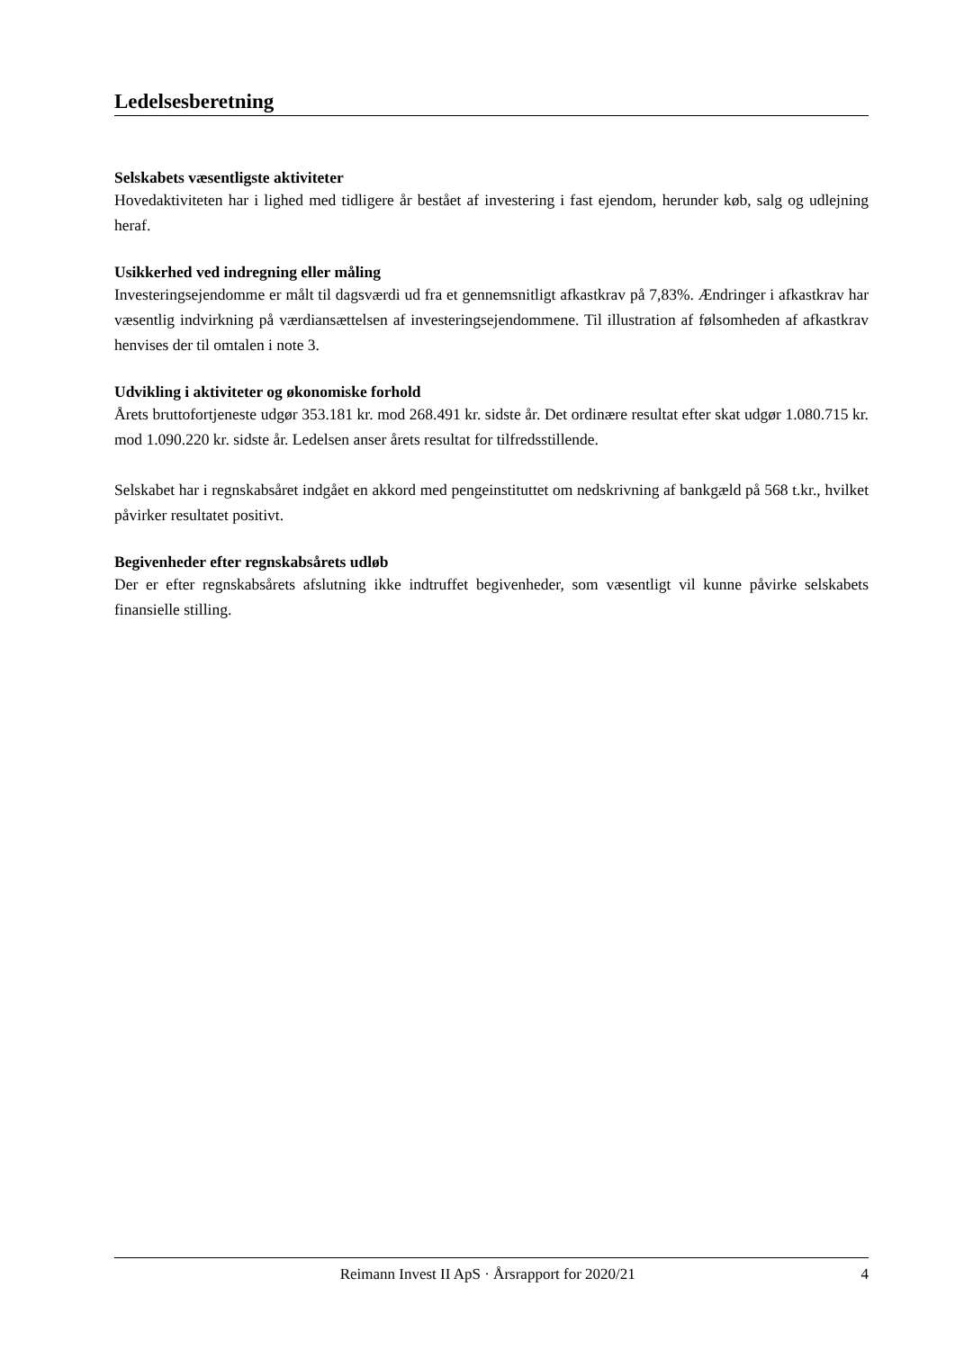Ledelsesberetning
Selskabets væsentligste aktiviteter
Hovedaktiviteten har i lighed med tidligere år bestået af investering i fast ejendom, herunder køb, salg og udlejning heraf.
Usikkerhed ved indregning eller måling
Investeringsejendomme er målt til dagsværdi ud fra et gennemsnitligt afkastkrav på 7,83%. Ændringer i afkastkrav har væsentlig indvirkning på værdiansættelsen af investeringsejendommene. Til illustration af følsomheden af afkastkrav henvises der til omtalen i note 3.
Udvikling i aktiviteter og økonomiske forhold
Årets bruttofortjeneste udgør 353.181 kr. mod 268.491 kr. sidste år. Det ordinære resultat efter skat udgør 1.080.715 kr. mod 1.090.220 kr. sidste år. Ledelsen anser årets resultat for tilfredsstillende.
Selskabet har i regnskabsåret indgået en akkord med pengeinstituttet om nedskrivning af bankgæld på 568 t.kr., hvilket påvirker resultatet positivt.
Begivenheder efter regnskabsårets udløb
Der er efter regnskabsårets afslutning ikke indtruffet begivenheder, som væsentligt vil kunne påvirke selskabets finansielle stilling.
Reimann Invest II ApS · Årsrapport for 2020/21 4